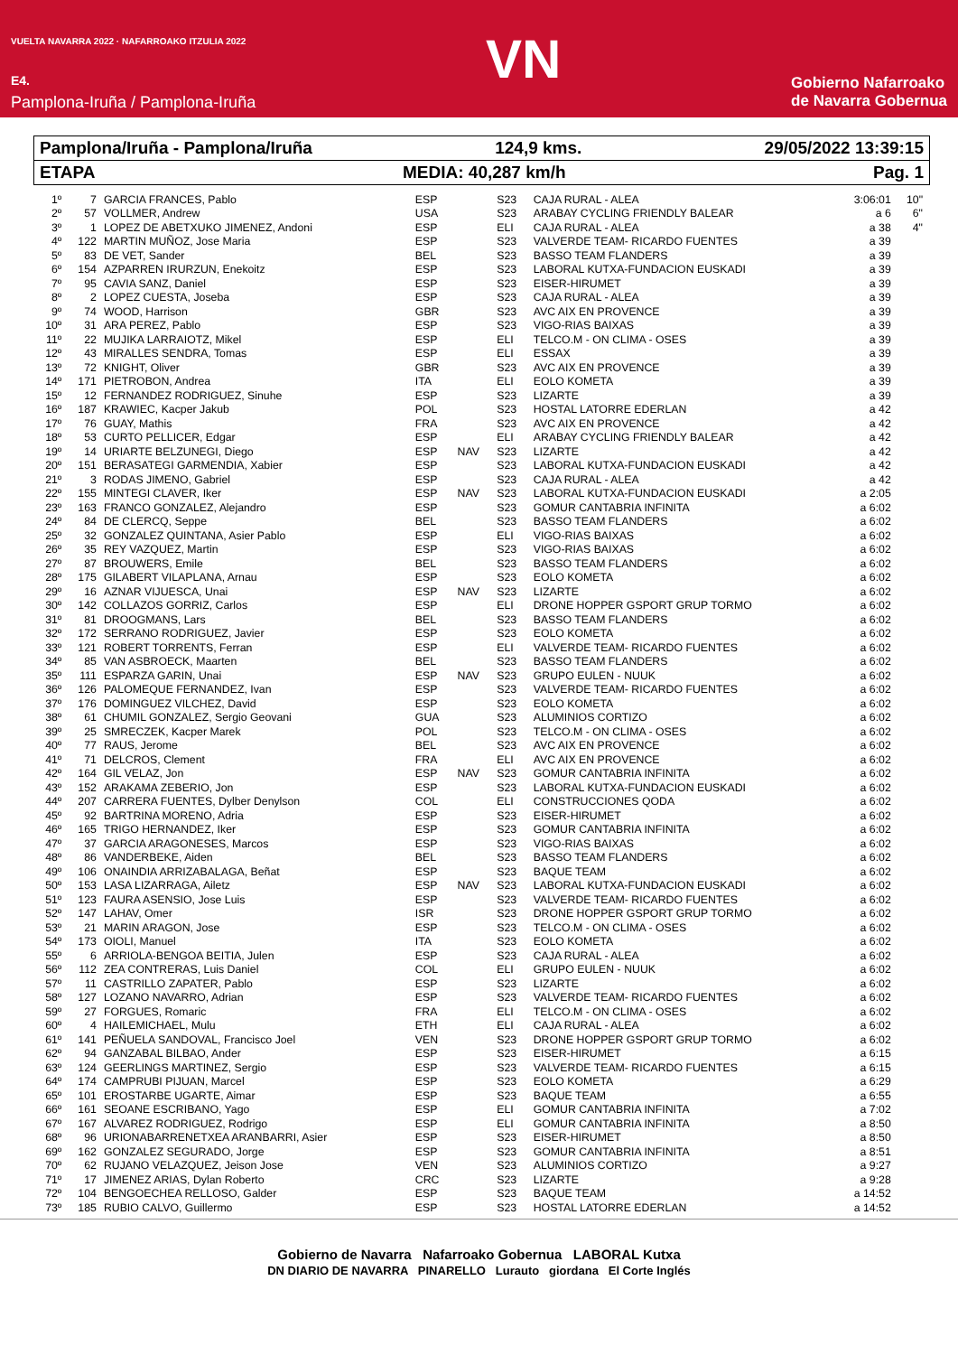VUELTA NAVARRA 2022 · NAFARROAKO ITZULIA 2022
E4.
Pamplona-Iruña / Pamplona-Iruña
VN
Gobierno Nafarroako
de Navarra Gobernua
Pamplona/Iruña - Pamplona/Iruña 124,9 kms. 29/05/2022 13:39:15
ETAPA MEDIA: 40,287 km/h Pag. 1
| 1º | 7 | GARCIA FRANCES, Pablo | ESP | | S23 | CAJA RURAL - ALEA | 3:06:01 | 10" |
| 2º | 57 | VOLLMER, Andrew | USA | | S23 | ARABAY CYCLING FRIENDLY BALEAR | a 6 | 6" |
| 3º | 1 | LOPEZ DE ABETXUKO JIMENEZ, Andoni | ESP | | ELI | CAJA RURAL - ALEA | a 38 | 4" |
| 4º | 122 | MARTIN MUÑOZ, Jose Maria | ESP | | S23 | VALVERDE TEAM- RICARDO FUENTES | a 39 | |
| 5º | 83 | DE VET, Sander | BEL | | S23 | BASSO TEAM FLANDERS | a 39 | |
| 6º | 154 | AZPARREN IRURZUN, Enekoitz | ESP | | S23 | LABORAL KUTXA-FUNDACION EUSKADI | a 39 | |
| 7º | 95 | CAVIA SANZ, Daniel | ESP | | S23 | EISER-HIRUMET | a 39 | |
| 8º | 2 | LOPEZ CUESTA, Joseba | ESP | | S23 | CAJA RURAL - ALEA | a 39 | |
| 9º | 74 | WOOD, Harrison | GBR | | S23 | AVC AIX EN PROVENCE | a 39 | |
| 10º | 31 | ARA PEREZ, Pablo | ESP | | S23 | VIGO-RIAS BAIXAS | a 39 | |
| 11º | 22 | MUJIKA LARRAIOTZ, Mikel | ESP | | ELI | TELCO.M - ON CLIMA - OSES | a 39 | |
| 12º | 43 | MIRALLES SENDRA, Tomas | ESP | | ELI | ESSAX | a 39 | |
| 13º | 72 | KNIGHT, Oliver | GBR | | S23 | AVC AIX EN PROVENCE | a 39 | |
| 14º | 171 | PIETROBON, Andrea | ITA | | ELI | EOLO KOMETA | a 39 | |
| 15º | 12 | FERNANDEZ RODRIGUEZ, Sinuhe | ESP | | S23 | LIZARTE | a 39 | |
| 16º | 187 | KRAWIEC, Kacper Jakub | POL | | S23 | HOSTAL LATORRE EDERLAN | a 42 | |
| 17º | 76 | GUAY, Mathis | FRA | | S23 | AVC AIX EN PROVENCE | a 42 | |
| 18º | 53 | CURTO PELLICER, Edgar | ESP | | ELI | ARABAY CYCLING FRIENDLY BALEAR | a 42 | |
| 19º | 14 | URIARTE BELZUNEGI, Diego | ESP | NAV | S23 | LIZARTE | a 42 | |
| 20º | 151 | BERASATEGI GARMENDIA, Xabier | ESP | | S23 | LABORAL KUTXA-FUNDACION EUSKADI | a 42 | |
| 21º | 3 | RODAS JIMENO, Gabriel | ESP | | S23 | CAJA RURAL - ALEA | a 42 | |
| 22º | 155 | MINTEGI CLAVER, Iker | ESP | NAV | S23 | LABORAL KUTXA-FUNDACION EUSKADI | a 2:05 | |
| 23º | 163 | FRANCO GONZALEZ, Alejandro | ESP | | S23 | GOMUR CANTABRIA INFINITA | a 6:02 | |
| 24º | 84 | DE CLERCQ, Seppe | BEL | | S23 | BASSO TEAM FLANDERS | a 6:02 | |
| 25º | 32 | GONZALEZ QUINTANA, Asier Pablo | ESP | | ELI | VIGO-RIAS BAIXAS | a 6:02 | |
| 26º | 35 | REY VAZQUEZ, Martin | ESP | | S23 | VIGO-RIAS BAIXAS | a 6:02 | |
| 27º | 87 | BROUWERS, Emile | BEL | | S23 | BASSO TEAM FLANDERS | a 6:02 | |
| 28º | 175 | GILABERT VILAPLANA, Arnau | ESP | | S23 | EOLO KOMETA | a 6:02 | |
| 29º | 16 | AZNAR VIJUESCA, Unai | ESP | NAV | S23 | LIZARTE | a 6:02 | |
| 30º | 142 | COLLAZOS GORRIZ, Carlos | ESP | | ELI | DRONE HOPPER GSPORT GRUP TORMO | a 6:02 | |
| 31º | 81 | DROOGMANS, Lars | BEL | | S23 | BASSO TEAM FLANDERS | a 6:02 | |
| 32º | 172 | SERRANO RODRIGUEZ, Javier | ESP | | S23 | EOLO KOMETA | a 6:02 | |
| 33º | 121 | ROBERT TORRENTS, Ferran | ESP | | ELI | VALVERDE TEAM- RICARDO FUENTES | a 6:02 | |
| 34º | 85 | VAN ASBROECK, Maarten | BEL | | S23 | BASSO TEAM FLANDERS | a 6:02 | |
| 35º | 111 | ESPARZA GARIN, Unai | ESP | NAV | S23 | GRUPO EULEN - NUUK | a 6:02 | |
| 36º | 126 | PALOMEQUE FERNANDEZ, Ivan | ESP | | S23 | VALVERDE TEAM- RICARDO FUENTES | a 6:02 | |
| 37º | 176 | DOMINGUEZ VILCHEZ, David | ESP | | S23 | EOLO KOMETA | a 6:02 | |
| 38º | 61 | CHUMIL GONZALEZ, Sergio Geovani | GUA | | S23 | ALUMINIOS CORTIZO | a 6:02 | |
| 39º | 25 | SMRECZEK, Kacper Marek | POL | | S23 | TELCO.M - ON CLIMA - OSES | a 6:02 | |
| 40º | 77 | RAUS, Jerome | BEL | | S23 | AVC AIX EN PROVENCE | a 6:02 | |
| 41º | 71 | DELCROS, Clement | FRA | | ELI | AVC AIX EN PROVENCE | a 6:02 | |
| 42º | 164 | GIL VELAZ, Jon | ESP | NAV | S23 | GOMUR CANTABRIA INFINITA | a 6:02 | |
| 43º | 152 | ARAKAMA ZEBERIO, Jon | ESP | | S23 | LABORAL KUTXA-FUNDACION EUSKADI | a 6:02 | |
| 44º | 207 | CARRERA FUENTES, Dylber Denylson | COL | | ELI | CONSTRUCCIONES QODA | a 6:02 | |
| 45º | 92 | BARTRINA MORENO, Adria | ESP | | S23 | EISER-HIRUMET | a 6:02 | |
| 46º | 165 | TRIGO HERNANDEZ, Iker | ESP | | S23 | GOMUR CANTABRIA INFINITA | a 6:02 | |
| 47º | 37 | GARCIA ARAGONESES, Marcos | ESP | | S23 | VIGO-RIAS BAIXAS | a 6:02 | |
| 48º | 86 | VANDERBEKE, Aiden | BEL | | S23 | BASSO TEAM FLANDERS | a 6:02 | |
| 49º | 106 | ONAINDIA ARRIZABALAGA, Beñat | ESP | | S23 | BAQUE TEAM | a 6:02 | |
| 50º | 153 | LASA LIZARRAGA, Ailetz | ESP | NAV | S23 | LABORAL KUTXA-FUNDACION EUSKADI | a 6:02 | |
| 51º | 123 | FAURA ASENSIO, Jose Luis | ESP | | S23 | VALVERDE TEAM- RICARDO FUENTES | a 6:02 | |
| 52º | 147 | LAHAV, Omer | ISR | | S23 | DRONE HOPPER GSPORT GRUP TORMO | a 6:02 | |
| 53º | 21 | MARIN ARAGON, Jose | ESP | | S23 | TELCO.M - ON CLIMA - OSES | a 6:02 | |
| 54º | 173 | OIOLI, Manuel | ITA | | S23 | EOLO KOMETA | a 6:02 | |
| 55º | 6 | ARRIOLA-BENGOA BEITIA, Julen | ESP | | S23 | CAJA RURAL - ALEA | a 6:02 | |
| 56º | 112 | ZEA CONTRERAS, Luis Daniel | COL | | ELI | GRUPO EULEN - NUUK | a 6:02 | |
| 57º | 11 | CASTRILLO ZAPATER, Pablo | ESP | | S23 | LIZARTE | a 6:02 | |
| 58º | 127 | LOZANO NAVARRO, Adrian | ESP | | S23 | VALVERDE TEAM- RICARDO FUENTES | a 6:02 | |
| 59º | 27 | FORGUES, Romaric | FRA | | ELI | TELCO.M - ON CLIMA - OSES | a 6:02 | |
| 60º | 4 | HAILEMICHAEL, Mulu | ETH | | ELI | CAJA RURAL - ALEA | a 6:02 | |
| 61º | 141 | PEÑUELA SANDOVAL, Francisco Joel | VEN | | S23 | DRONE HOPPER GSPORT GRUP TORMO | a 6:02 | |
| 62º | 94 | GANZABAL BILBAO, Ander | ESP | | S23 | EISER-HIRUMET | a 6:15 | |
| 63º | 124 | GEERLINGS MARTINEZ, Sergio | ESP | | S23 | VALVERDE TEAM- RICARDO FUENTES | a 6:15 | |
| 64º | 174 | CAMPRUBI PIJUAN, Marcel | ESP | | S23 | EOLO KOMETA | a 6:29 | |
| 65º | 101 | EROSTARBE UGARTE, Aimar | ESP | | S23 | BAQUE TEAM | a 6:55 | |
| 66º | 161 | SEOANE ESCRIBANO, Yago | ESP | | ELI | GOMUR CANTABRIA INFINITA | a 7:02 | |
| 67º | 167 | ALVAREZ RODRIGUEZ, Rodrigo | ESP | | ELI | GOMUR CANTABRIA INFINITA | a 8:50 | |
| 68º | 96 | URIONABARRENETXEA ARANBARRI, Asier | ESP | | S23 | EISER-HIRUMET | a 8:50 | |
| 69º | 162 | GONZALEZ SEGURADO, Jorge | ESP | | S23 | GOMUR CANTABRIA INFINITA | a 8:51 | |
| 70º | 62 | RUJANO VELAZQUEZ, Jeison Jose | VEN | | S23 | ALUMINIOS CORTIZO | a 9:27 | |
| 71º | 17 | JIMENEZ ARIAS, Dylan Roberto | CRC | | S23 | LIZARTE | a 9:28 | |
| 72º | 104 | BENGOECHEA RELLOSO, Galder | ESP | | S23 | BAQUE TEAM | a 14:52 | |
| 73º | 185 | RUBIO CALVO, Guillermo | ESP | | S23 | HOSTAL LATORRE EDERLAN | a 14:52 | |
Gobierno de Navarra Nafarroako Gobernua LABORAL Kutxa
DN DIARIO DE NAVARRA PINARELLO Lurauto giordana El Corte Inglés